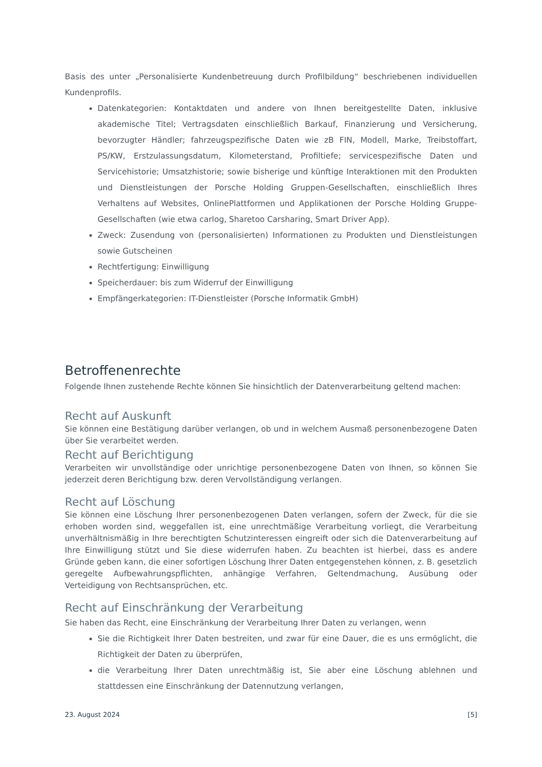Basis des unter „Personalisierte Kundenbetreuung durch Profilbildung“ beschriebenen individuellen Kundenprofils.
Datenkategorien: Kontaktdaten und andere von Ihnen bereitgestellte Daten, inklusive akademische Titel; Vertragsdaten einschließlich Barkauf, Finanzierung und Versicherung, bevorzugter Händler; fahrzeugspezifische Daten wie zB FIN, Modell, Marke, Treibstoffart, PS/KW, Erstzulassungsdatum, Kilometerstand, Profiltiefe; servicespezifische Daten und Servicehistorie; Umsatzhistorie; sowie bisherige und künftige Interaktionen mit den Produkten und Dienstleistungen der Porsche Holding Gruppen-Gesellschaften, einschließlich Ihres Verhaltens auf Websites, OnlinePlattformen und Applikationen der Porsche Holding Gruppe-Gesellschaften (wie etwa carlog, Sharetoo Carsharing, Smart Driver App).
Zweck: Zusendung von (personalisierten) Informationen zu Produkten und Dienstleistungen sowie Gutscheinen
Rechtfertigung: Einwilligung
Speicherdauer: bis zum Widerruf der Einwilligung
Empfängerkategorien: IT-Dienstleister (Porsche Informatik GmbH)
Betroffenenrechte
Folgende Ihnen zustehende Rechte können Sie hinsichtlich der Datenverarbeitung geltend machen:
Recht auf Auskunft
Sie können eine Bestätigung darüber verlangen, ob und in welchem Ausmaß personenbezogene Daten über Sie verarbeitet werden.
Recht auf Berichtigung
Verarbeiten wir unvollständige oder unrichtige personenbezogene Daten von Ihnen, so können Sie jederzeit deren Berichtigung bzw. deren Vervollständigung verlangen.
Recht auf Löschung
Sie können eine Löschung Ihrer personenbezogenen Daten verlangen, sofern der Zweck, für die sie erhoben worden sind, weggefallen ist, eine unrechtmäßige Verarbeitung vorliegt, die Verarbeitung unverhältnismäßig in Ihre berechtigten Schutzinteressen eingreift oder sich die Datenverarbeitung auf Ihre Einwilligung stützt und Sie diese widerrufen haben. Zu beachten ist hierbei, dass es andere Gründe geben kann, die einer sofortigen Löschung Ihrer Daten entgegenstehen können, z. B. gesetzlich geregelte Aufbewahrungspflichten, anhängige Verfahren, Geltendmachung, Ausübung oder Verteidigung von Rechtsansprüchen, etc.
Recht auf Einschränkung der Verarbeitung
Sie haben das Recht, eine Einschränkung der Verarbeitung Ihrer Daten zu verlangen, wenn
Sie die Richtigkeit Ihrer Daten bestreiten, und zwar für eine Dauer, die es uns ermöglicht, die Richtigkeit der Daten zu überprüfen,
die Verarbeitung Ihrer Daten unrechtmäßig ist, Sie aber eine Löschung ablehnen und stattdessen eine Einschränkung der Datennutzung verlangen,
23. August 2024 [5]